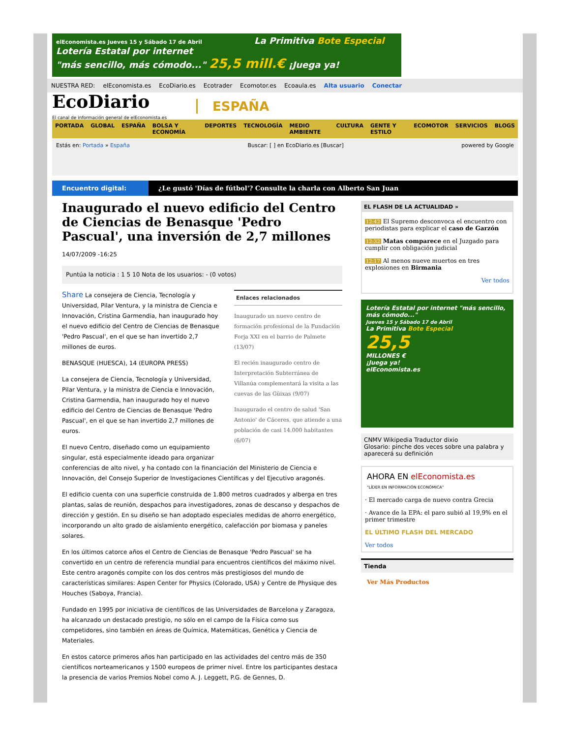elEconomista.es Jueves 15 y Sábado 17 de Abril La Primitiva Bote Especial
Lotería Estatal por internet
"más sencillo, más cómodo..." 25,5 mill.€ ¡Juega ya!
NUESTRA RED: elEconomista.es EcoDiario.es Ecotrader Ecomotor.es Ecoaula.es Alta usuario Conectar
EcoDiario
El canal de información general de elEconomista.es
ESPAÑA
PORTADA GLOBAL ESPAÑA BOLSA Y ECONOMÍA DEPORTES TECNOLOGÍA MEDIO AMBIENTE CULTURA GENTE Y ESTILO ECOMOTOR SERVICIOS BLOGS
Estás en: Portada » España Buscar: [ ] en EcoDiario.es [Buscar] powered by Google
Encuentro digital: ¿Le gustó 'Días de fútbol'? Consulte la charla con Alberto San Juan
Inaugurado el nuevo edificio del Centro de Ciencias de Benasque 'Pedro Pascual', una inversión de 2,7 millones
14/07/2009 -16:25
Puntúa la noticia : 1 5 10 Nota de los usuarios: - (0 votos)
Enlaces relacionados
Inaugurado un nuevo centro de formación profesional de la Fundación Forja XXI en el barrio de Palmete (13/07)
El recién inaugurado centro de Interpretación Subterránea de Villanúa complementará la visita a las cuevas de las Güixas (9/07)
Inaugurado el centro de salud 'San Antonio' de Cáceres, que atiende a una población de casi 14.000 habitantes (6/07)
Share La consejera de Ciencia, Tecnología y Universidad, Pilar Ventura, y la ministra de Ciencia e Innovación, Cristina Garmendia, han inaugurado hoy el nuevo edificio del Centro de Ciencias de Benasque 'Pedro Pascual', en el que se han invertido 2,7 millones de euros.
BENASQUE (HUESCA), 14 (EUROPA PRESS)
La consejera de Ciencia, Tecnología y Universidad, Pilar Ventura, y la ministra de Ciencia e Innovación, Cristina Garmendia, han inaugurado hoy el nuevo edificio del Centro de Ciencias de Benasque 'Pedro Pascual', en el que se han invertido 2,7 millones de euros.
El nuevo Centro, diseñado como un equipamiento singular, está especialmente ideado para organizar conferencias de alto nivel, y ha contado con la financiación del Ministerio de Ciencia e Innovación, del Consejo Superior de Investigaciones Científicas y del Ejecutivo aragonés.
El edificio cuenta con una superficie construida de 1.800 metros cuadrados y alberga en tres plantas, salas de reunión, despachos para investigadores, zonas de descanso y despachos de dirección y gestión. En su diseño se han adoptado especiales medidas de ahorro energético, incorporando un alto grado de aislamiento energético, calefacción por biomasa y paneles solares.
En los últimos catorce años el Centro de Ciencias de Benasque 'Pedro Pascual' se ha convertido en un centro de referencia mundial para encuentros científicos del máximo nivel. Este centro aragonés compite con los dos centros más prestigiosos del mundo de características similares: Aspen Center for Physics (Colorado, USA) y Centre de Physique des Houches (Saboya, Francia).
Fundado en 1995 por iniciativa de científicos de las Universidades de Barcelona y Zaragoza, ha alcanzado un destacado prestigio, no sólo en el campo de la Física como sus competidores, sino también en áreas de Química, Matemáticas, Genética y Ciencia de Materiales.
En estos catorce primeros años han participado en las actividades del centro más de 350 científicos norteamericanos y 1500 europeos de primer nivel. Entre los participantes destaca la presencia de varios Premios Nobel como A. J. Leggett, P.G. de Gennes, D.
EL FLASH DE LA ACTUALIDAD »
12:42 El Supremo desconvoca el encuentro con periodistas para explicar el caso de Garzón
12:32 Matas comparece en el Juzgado para cumplir con obligación judicial
12:17 Al menos nueve muertos en tres explosiones en Birmania
Ver todos
Lotería Estatal por internet "más sencillo, más cómodo..."
Jueves 15 y Sábado 17 de Abril
La Primitiva Bote Especial
25,5
MILLONES €
¡Juega ya!
elEconomista.es
CNMV Wikipedia Traductor dixio
Glosario: pinche dos veces sobre una palabra y aparecerá su definición
AHORA EN elEconomista.es
"LÍDER EN INFORMACIÓN ECONÓMICA"
· El mercado carga de nuevo contra Grecia
· Avance de la EPA: el paro subió al 19,9% en el primer trimestre
EL ÚLTIMO FLASH DEL MERCADO
Ver todos
Tienda
Ver Más Productos